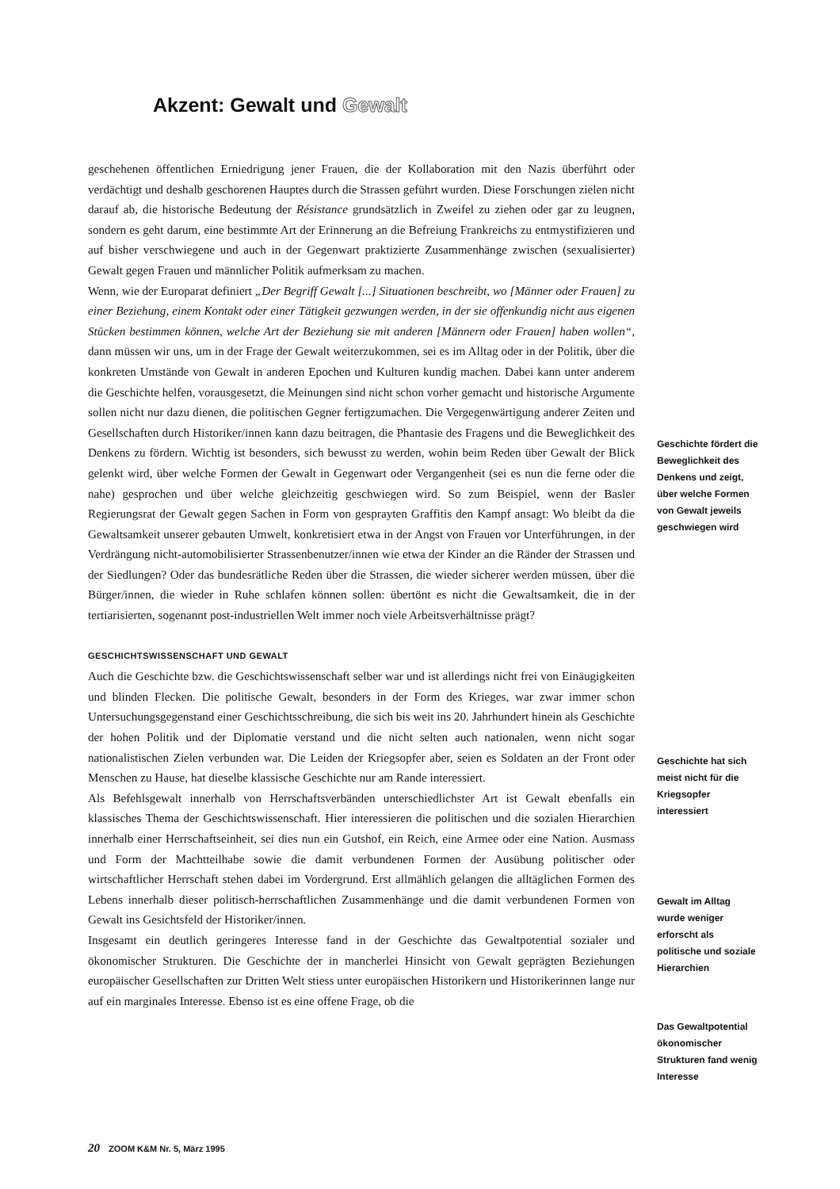Akzent: Gewalt und Gewalt
geschehenen öffentlichen Erniedrigung jener Frauen, die der Kollaboration mit den Nazis überführt oder verdächtigt und deshalb geschorenen Hauptes durch die Strassen geführt wurden. Diese Forschungen zielen nicht darauf ab, die historische Bedeutung der Résistance grundsätzlich in Zweifel zu ziehen oder gar zu leugnen, sondern es geht darum, eine bestimmte Art der Erinnerung an die Befreiung Frankreichs zu entmystifizieren und auf bisher verschwiegene und auch in der Gegenwart praktizierte Zusammenhänge zwischen (sexualisierter) Gewalt gegen Frauen und männlicher Politik aufmerksam zu machen.
Wenn, wie der Europarat definiert „Der Begriff Gewalt [...] Situationen beschreibt, wo [Männer oder Frauen] zu einer Beziehung, einem Kontakt oder einer Tätigkeit gezwungen werden, in der sie offenkundig nicht aus eigenen Stücken bestimmen können, welche Art der Beziehung sie mit anderen [Männern oder Frauen] haben wollen“, dann müssen wir uns, um in der Frage der Gewalt weiterzukommen, sei es im Alltag oder in der Politik, über die konkreten Umstände von Gewalt in anderen Epochen und Kulturen kundig machen. Dabei kann unter anderem die Geschichte helfen, vorausgesetzt, die Meinungen sind nicht schon vorher gemacht und historische Argumente sollen nicht nur dazu dienen, die politischen Gegner fertigzumachen. Die Vergegenwärtigung anderer Zeiten und Gesellschaften durch Historiker/innen kann dazu beitragen, die Phantasie des Fragens und die Beweglichkeit des Denkens zu fördern. Wichtig ist besonders, sich bewusst zu werden, wohin beim Reden über Gewalt der Blick gelenkt wird, über welche Formen der Gewalt in Gegenwart oder Vergangenheit (sei es nun die ferne oder die nahe) gesprochen und über welche gleichzeitig geschwiegen wird. So zum Beispiel, wenn der Basler Regierungsrat der Gewalt gegen Sachen in Form von gesprayten Graffitis den Kampf ansagt: Wo bleibt da die Gewaltsamkeit unserer gebauten Umwelt, konkretisiert etwa in der Angst von Frauen vor Unterführungen, in der Verdrängung nicht-automobilisierter Strassenbenutzer/innen wie etwa der Kinder an die Ränder der Strassen und der Siedlungen? Oder das bundesrätliche Reden über die Strassen, die wieder sicherer werden müssen, über die Bürger/innen, die wieder in Ruhe schlafen können sollen: übertönt es nicht die Gewaltsamkeit, die in der tertiarisierten, sogenannt post-industriellen Welt immer noch viele Arbeitsverhältnisse prägt?
GESCHICHTSWISSENSCHAFT UND GEWALT
Auch die Geschichte bzw. die Geschichtswissenschaft selber war und ist allerdings nicht frei von Einäugigkeiten und blinden Flecken. Die politische Gewalt, besonders in der Form des Krieges, war zwar immer schon Untersuchungsgegenstand einer Geschichtsschreibung, die sich bis weit ins 20. Jahrhundert hinein als Geschichte der hohen Politik und der Diplomatie verstand und die nicht selten auch nationalen, wenn nicht sogar nationalistischen Zielen verbunden war. Die Leiden der Kriegsopfer aber, seien es Soldaten an der Front oder Menschen zu Hause, hat dieselbe klassische Geschichte nur am Rande interessiert.
Als Befehlsgewalt innerhalb von Herrschaftsverbänden unterschiedlichster Art ist Gewalt ebenfalls ein klassisches Thema der Geschichtswissenschaft. Hier interessieren die politischen und die sozialen Hierarchien innerhalb einer Herrschaftseinheit, sei dies nun ein Gutshof, ein Reich, eine Armee oder eine Nation. Ausmass und Form der Machtteilhabe sowie die damit verbundenen Formen der Ausübung politischer oder wirtschaftlicher Herrschaft stehen dabei im Vordergrund. Erst allmählich gelangen die alltäglichen Formen des Lebens innerhalb dieser politisch-herrschaftlichen Zusammenhänge und die damit verbundenen Formen von Gewalt ins Gesichtsfeld der Historiker/innen.
Insgesamt ein deutlich geringeres Interesse fand in der Geschichte das Gewaltpotential sozialer und ökonomischer Strukturen. Die Geschichte der in mancherlei Hinsicht von Gewalt geprägten Beziehungen europäischer Gesellschaften zur Dritten Welt stiess unter europäischen Historikern und Historikerinnen lange nur auf ein marginales Interesse. Ebenso ist es eine offene Frage, ob die
Geschichte fördert die Beweglichkeit des Denkens und zeigt, über welche Formen von Gewalt jeweils geschwiegen wird
Geschichte hat sich meist nicht für die Kriegsopfer interessiert
Gewalt im Alltag wurde weniger erforscht als politische und soziale Hierarchien
Das Gewaltpotential ökonomischer Strukturen fand wenig Interesse
20 ZOOM K&M Nr. 5, März 1995